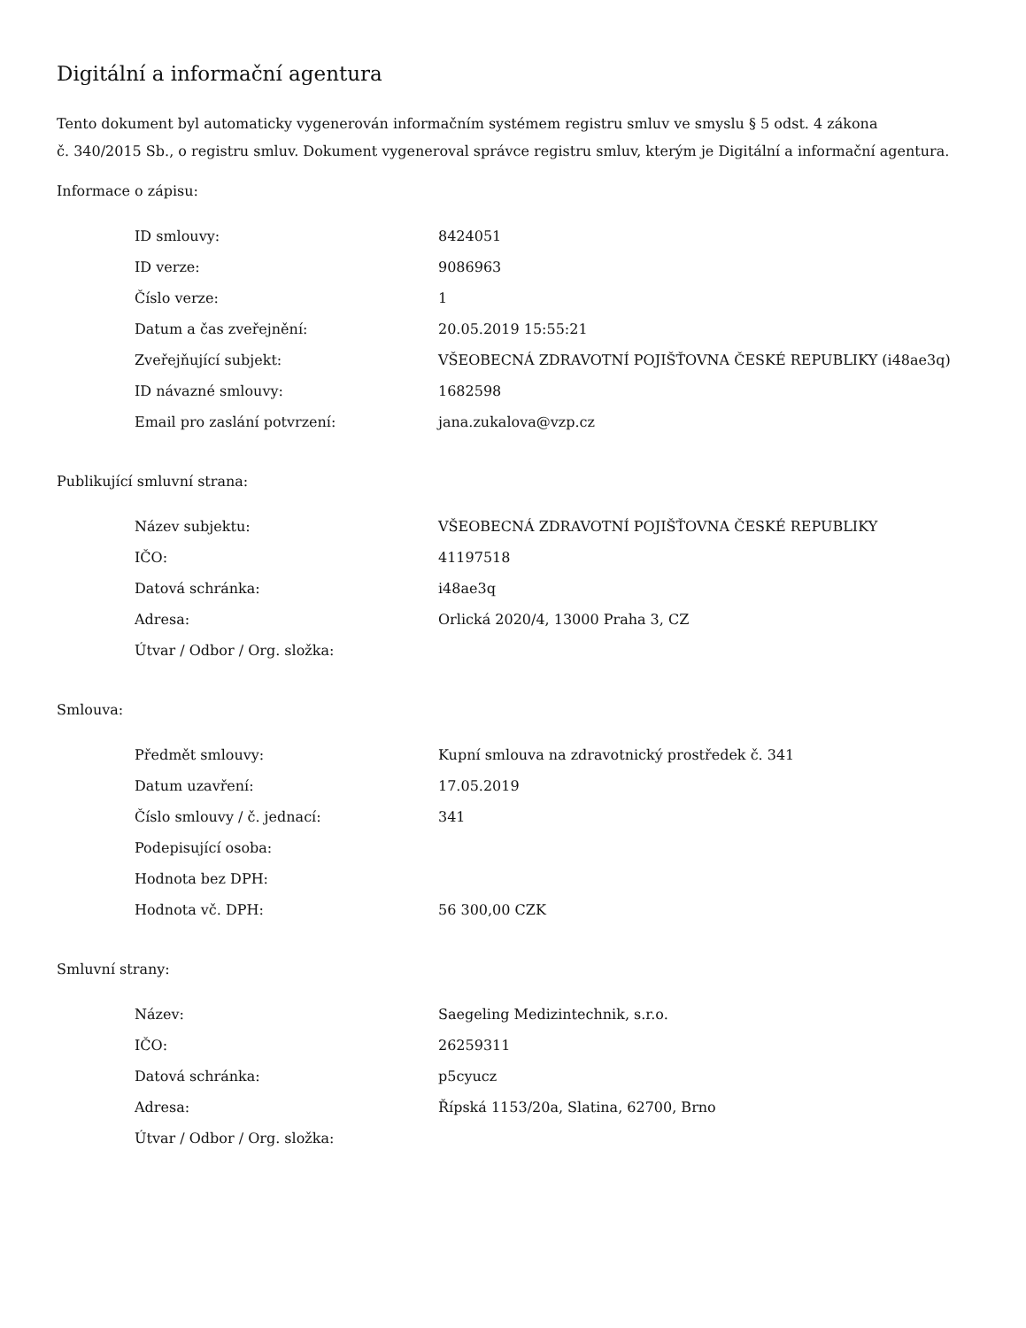Digitální a informační agentura
Tento dokument byl automaticky vygenerován informačním systémem registru smluv ve smyslu § 5 odst. 4 zákona
č. 340/2015 Sb., o registru smluv. Dokument vygeneroval správce registru smluv, kterým je Digitální a informační agentura.
Informace o zápisu:
| ID smlouvy: | 8424051 |
| ID verze: | 9086963 |
| Číslo verze: | 1 |
| Datum a čas zveřejnění: | 20.05.2019 15:55:21 |
| Zveřejňující subjekt: | VŠEOBECNÁ ZDRAVOTNÍ POJIŠŤOVNA ČESKÉ REPUBLIKY (i48ae3q) |
| ID návazné smlouvy: | 1682598 |
| Email pro zaslání potvrzení: | jana.zukalova@vzp.cz |
Publikující smluvní strana:
| Název subjektu: | VŠEOBECNÁ ZDRAVOTNÍ POJIŠŤOVNA ČESKÉ REPUBLIKY |
| IČO: | 41197518 |
| Datová schránka: | i48ae3q |
| Adresa: | Orlická 2020/4, 13000 Praha 3, CZ |
| Útvar / Odbor / Org. složka: | |
Smlouva:
| Předmět smlouvy: | Kupní smlouva na zdravotnický prostředek č. 341 |
| Datum uzavření: | 17.05.2019 |
| Číslo smlouvy / č. jednací: | 341 |
| Podepisující osoba: | |
| Hodnota bez DPH: | |
| Hodnota vč. DPH: | 56 300,00 CZK |
Smluvní strany:
| Název: | Saegeling Medizintechnik, s.r.o. |
| IČO: | 26259311 |
| Datová schránka: | p5cyucz |
| Adresa: | Řípská 1153/20a, Slatina, 62700, Brno |
| Útvar / Odbor / Org. složka: | |